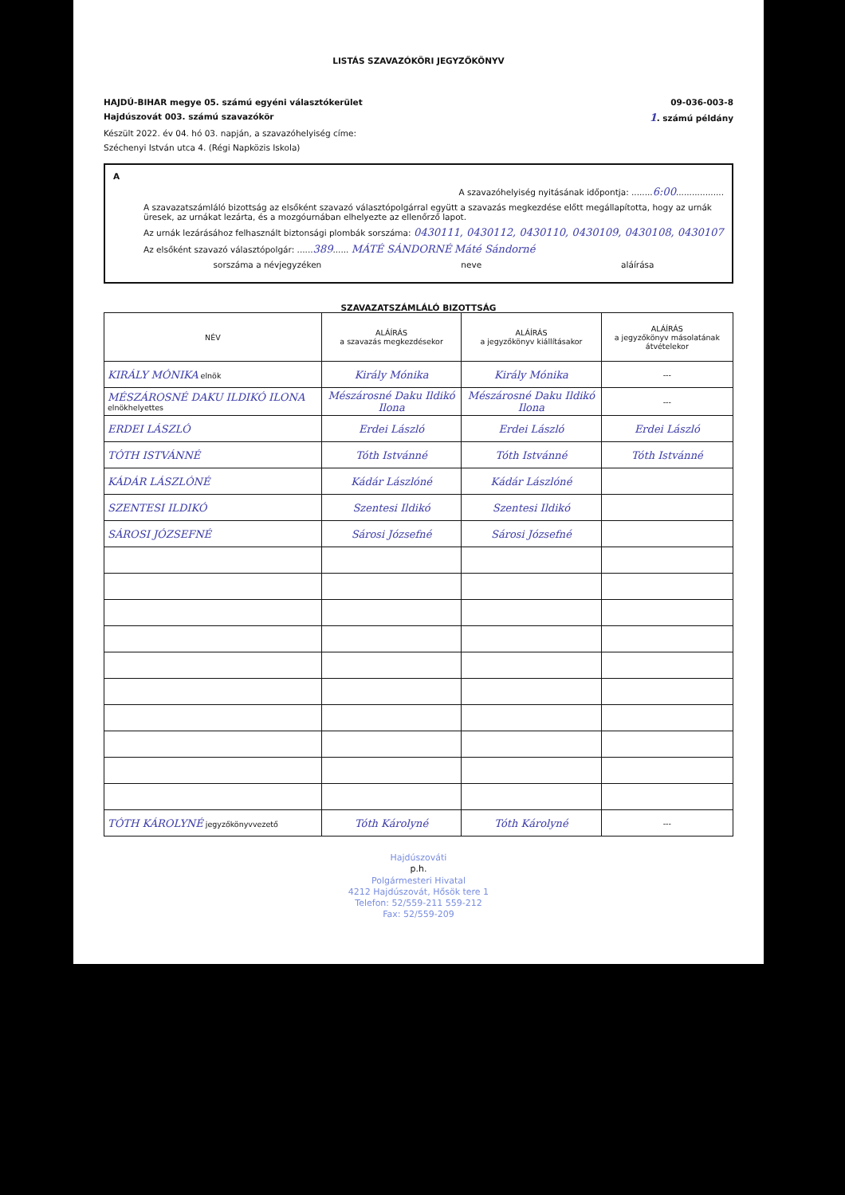LISTÁS SZAVAZÓKÖRI JEGYZŐKÖNYV
HAJDÚ-BIHAR megye 05. számú egyéni választókerület 09-036-003-8
Hajdúszovát 003. számú szavazókör 1. számú példány
Készült 2022. év 04. hó 03. napján, a szavazóhelyiség címe:
Széchenyi István utca 4. (Régi Napközis Iskola)
A
A szavazóhelyiség nyitásának időpontja: ........6:00..................
A szavazatszámláló bizottság az elsőként szavazó választópolgárral együtt a szavazás megkezdése előtt megállapította, hogy az urnák üresek, az urnákat lezárta, és a mozgóurnában elhelyezte az ellenőrző lapot.
Az urnák lezárásához felhasznált biztonsági plombák sorszáma: 0430111, 0430112, 0430110, 0430109, 0430108, 0430107
Az elsőként szavazó választópolgár: ......389...... MÁTÉ SÁNDORNÉ Máté Sándorné
sorszáma a névjegyzéken neve aláírása
SZAVAZATSZÁMLÁLÓ BIZOTTSÁG
| NÉV | ALÁÍRÁS a szavazás megkezdésekor | ALÁÍRÁS a jegyzőkönyv kiállításakor | ALÁÍRÁS a jegyzőkönyv másolatának átvételekor |
| --- | --- | --- | --- |
| KIRÁLY MÓNIKA elnök | Király Mónika | Király Mónika | --- |
| MÉSZÁROSNÉ DAKU ILDIKÓ ILONA elnökhelyettes | Mészárosné Daku Ildikó Ilona | Mészárosné Daku Ildikó Ilona | --- |
| ERDEI LÁSZLÓ | Erdei László | Erdei László | Erdei László |
| TÓTH ISTVÁNNÉ | Tóth Istvánné | Tóth Istvánné | Tóth Istvánné |
| KÁDÁR LÁSZLÓNÉ | Kádár Lászlóné | Kádár Lászlóné | |
| SZENTESI ILDIKÓ | Szentesi Ildikó | Szentesi Ildikó | |
| SÁROSI JÓZSEFNÉ | Sárosi Józsefné | Sárosi Józsefné | |
| TÓTH KÁROLYNÉ jegyzőkönyvvezető | Tóth Károlyné | Tóth Károlyné | --- |
Hajdúszováti
p.h.
Polgármesteri Hivatal
4212 Hajdúszovát, Hősök tere 1
Telefon: 52/559-211 559-212
Fax: 52/559-209